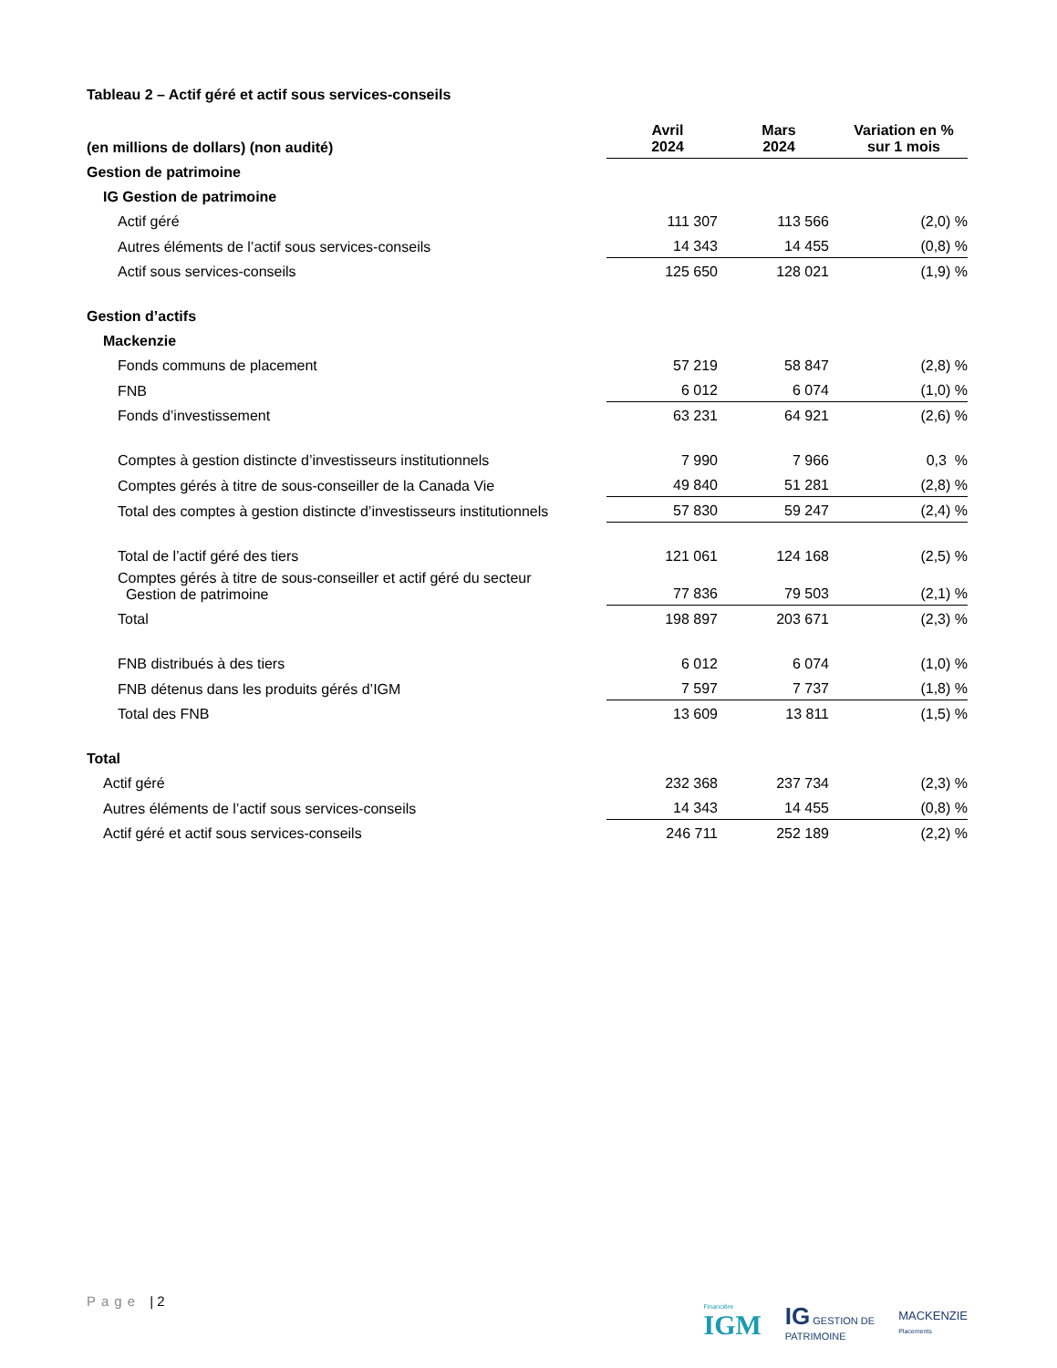Tableau 2 – Actif géré et actif sous services-conseils
| (en millions de dollars) (non audité) | Avril 2024 | Mars 2024 | Variation en % sur 1 mois |
| --- | --- | --- | --- |
| Gestion de patrimoine | | | |
| IG Gestion de patrimoine | | | |
| Actif géré | 111 307 | 113 566 | (2,0) % |
| Autres éléments de l’actif sous services-conseils | 14 343 | 14 455 | (0,8) % |
| Actif sous services-conseils | 125 650 | 128 021 | (1,9) % |
| Gestion d’actifs | | | |
| Mackenzie | | | |
| Fonds communs de placement | 57 219 | 58 847 | (2,8) % |
| FNB | 6 012 | 6 074 | (1,0) % |
| Fonds d’investissement | 63 231 | 64 921 | (2,6) % |
| Comptes à gestion distincte d’investisseurs institutionnels | 7 990 | 7 966 | 0,3 % |
| Comptes gérés à titre de sous-conseiller de la Canada Vie | 49 840 | 51 281 | (2,8) % |
| Total des comptes à gestion distincte d’investisseurs institutionnels | 57 830 | 59 247 | (2,4) % |
| Total de l’actif géré des tiers | 121 061 | 124 168 | (2,5) % |
| Comptes gérés à titre de sous-conseiller et actif géré du secteur Gestion de patrimoine | 77 836 | 79 503 | (2,1) % |
| Total | 198 897 | 203 671 | (2,3) % |
| FNB distribués à des tiers | 6 012 | 6 074 | (1,0) % |
| FNB détenus dans les produits gérés d’IGM | 7 597 | 7 737 | (1,8) % |
| Total des FNB | 13 609 | 13 811 | (1,5) % |
| Total | | | |
| Actif géré | 232 368 | 237 734 | (2,3) % |
| Autres éléments de l’actif sous services-conseils | 14 343 | 14 455 | (0,8) % |
| Actif géré et actif sous services-conseils | 246 711 | 252 189 | (2,2) % |
Page | 2
Financière
IGM
IG GESTION DE
PATRIMOINE
MACKENZIE
Placements